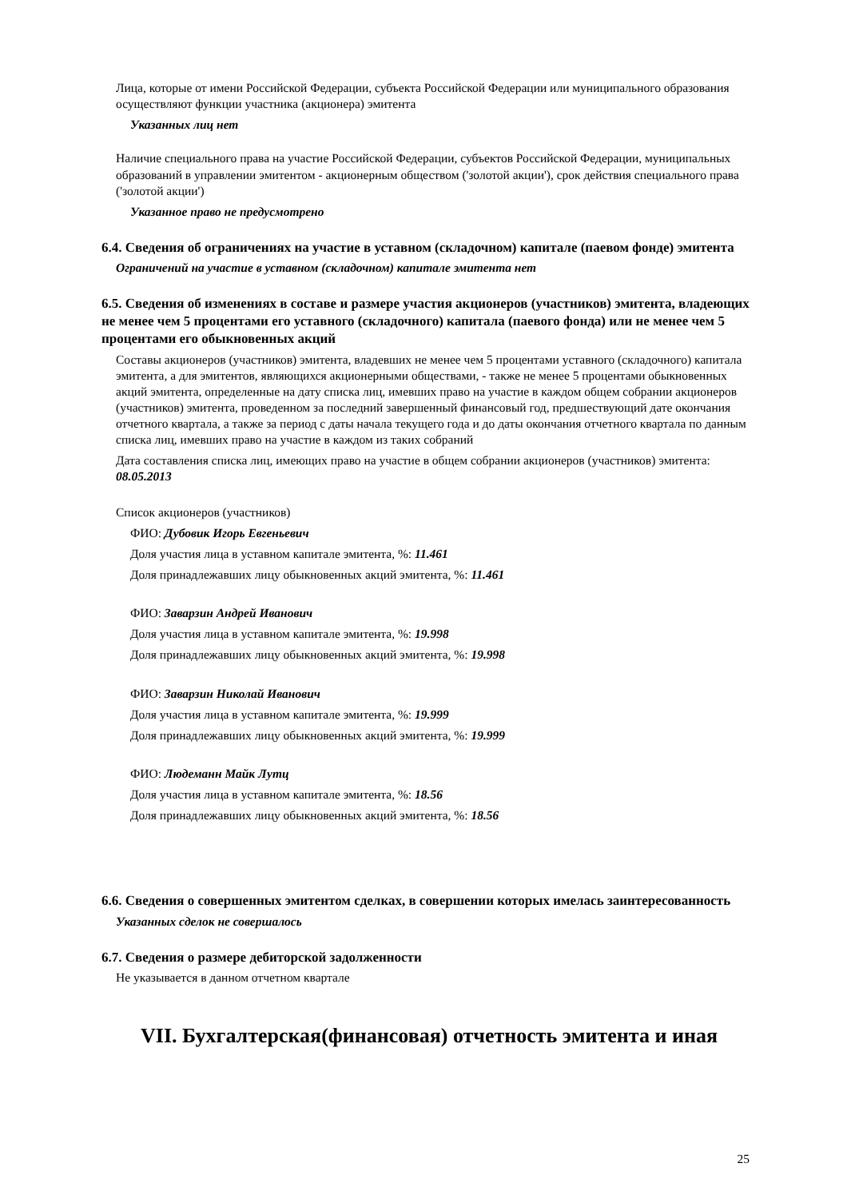Лица, которые от имени Российской Федерации, субъекта Российской Федерации или муниципального образования осуществляют функции участника (акционера) эмитента
Указанных лиц нет
Наличие специального права на участие Российской Федерации, субъектов Российской Федерации, муниципальных образований в управлении эмитентом - акционерным обществом ('золотой акции'), срок действия специального права ('золотой акции')
Указанное право не предусмотрено
6.4. Сведения об ограничениях на участие в уставном (складочном) капитале (паевом фонде) эмитента
Ограничений на участие в уставном (складочном) капитале эмитента нет
6.5. Сведения об изменениях в составе и размере участия акционеров (участников) эмитента, владеющих не менее чем 5 процентами его уставного (складочного) капитала (паевого фонда) или не менее чем 5 процентами его обыкновенных акций
Составы акционеров (участников) эмитента, владевших не менее чем 5 процентами уставного (складочного) капитала эмитента, а для эмитентов, являющихся акционерными обществами, - также не менее 5 процентами обыкновенных акций эмитента, определенные на дату списка лиц, имевших право на участие в каждом общем собрании акционеров (участников) эмитента, проведенном за последний завершенный финансовый год, предшествующий дате окончания отчетного квартала, а также за период с даты начала текущего года и до даты окончания отчетного квартала по данным списка лиц, имевших право на участие в каждом из таких собраний
Дата составления списка лиц, имеющих право на участие в общем собрании акционеров (участников) эмитента: 08.05.2013
Список акционеров (участников)
ФИО: Дубовик Игорь Евгеньевич
Доля участия лица в уставном капитале эмитента, %: 11.461
Доля принадлежавших лицу обыкновенных акций эмитента, %: 11.461
ФИО: Заварзин Андрей Иванович
Доля участия лица в уставном капитале эмитента, %: 19.998
Доля принадлежавших лицу обыкновенных акций эмитента, %: 19.998
ФИО: Заварзин Николай Иванович
Доля участия лица в уставном капитале эмитента, %: 19.999
Доля принадлежавших лицу обыкновенных акций эмитента, %: 19.999
ФИО: Людеманн Майк Лутц
Доля участия лица в уставном капитале эмитента, %: 18.56
Доля принадлежавших лицу обыкновенных акций эмитента, %: 18.56
6.6. Сведения о совершенных эмитентом сделках, в совершении которых имелась заинтересованность
Указанных сделок не совершалось
6.7. Сведения о размере дебиторской задолженности
Не указывается в данном отчетном квартале
VII. Бухгалтерская(финансовая) отчетность эмитента и иная
25